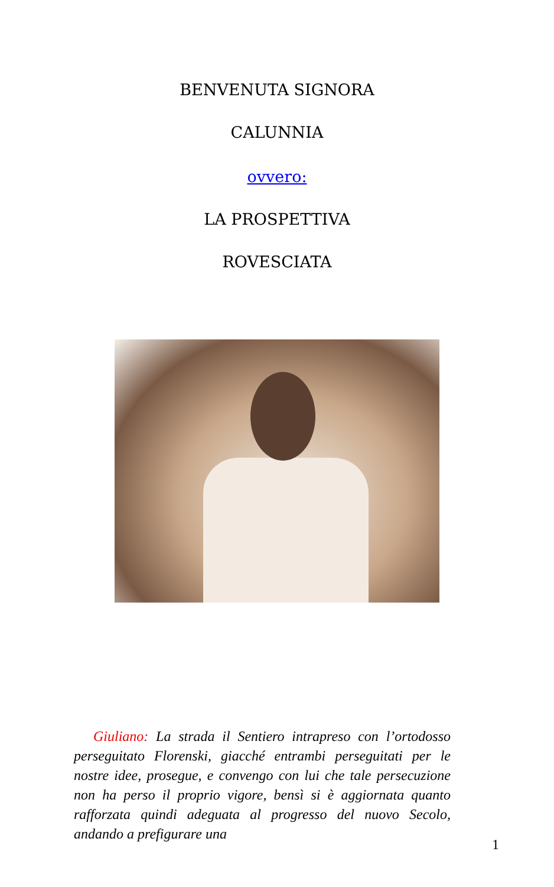BENVENUTA SIGNORA
CALUNNIA
ovvero:
LA PROSPETTIVA
ROVESCIATA
Giuliano: La strada il Sentiero intrapreso con l’ortodosso perseguitato Florenski, giacché entrambi perseguitati per le nostre idee, prosegue, e convengo con lui che tale persecuzione non ha perso il proprio vigore, bensì si è aggiornata quanto rafforzata quindi adeguata al progresso del nuovo Secolo, andando a prefigurare una
1